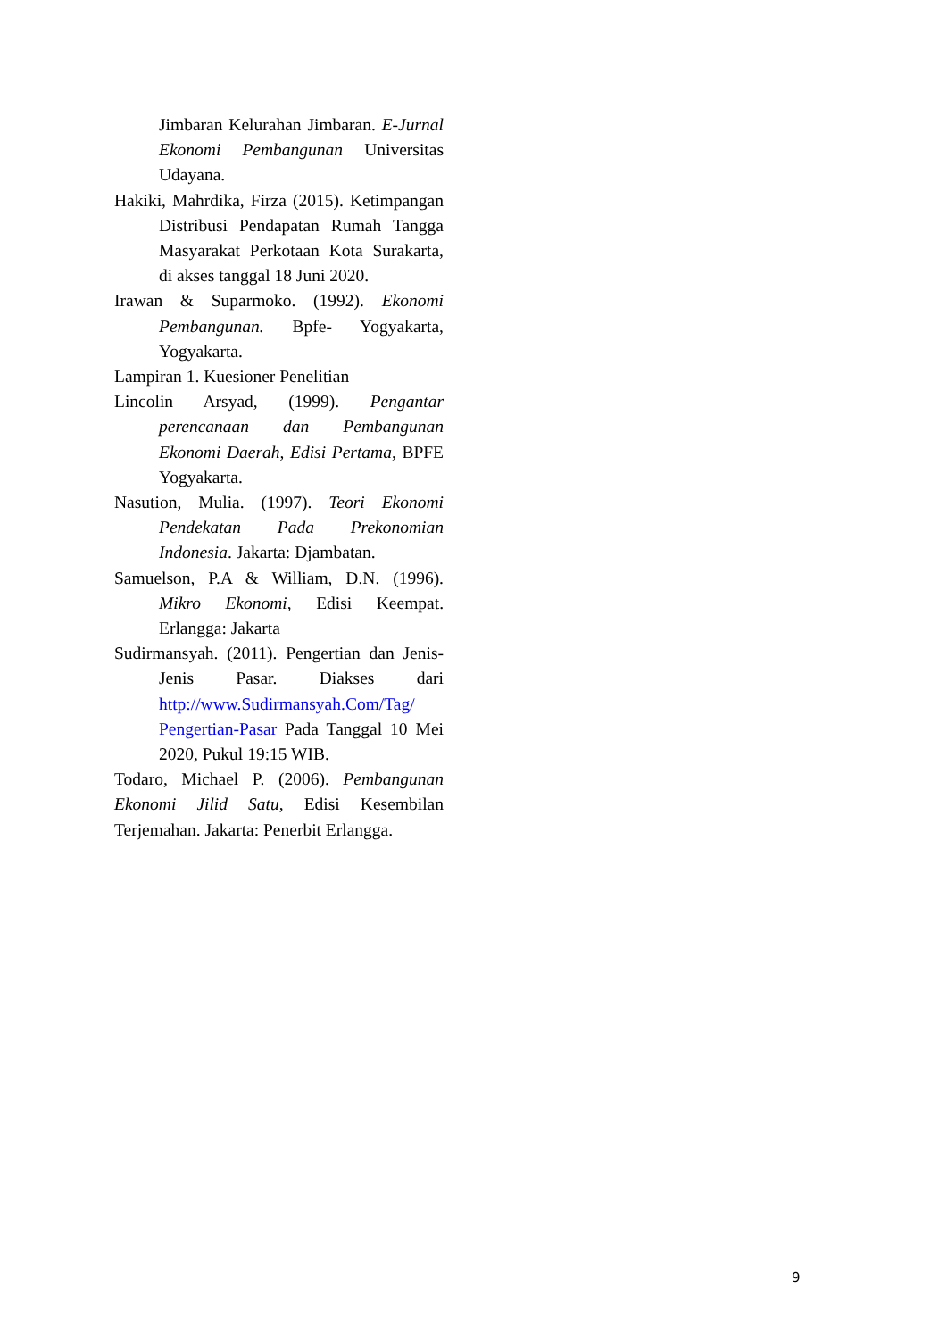Jimbaran Kelurahan Jimbaran. E-Jurnal Ekonomi Pembangunan Universitas Udayana.
Hakiki, Mahrdika, Firza (2015). Ketimpangan Distribusi Pendapatan Rumah Tangga Masyarakat Perkotaan Kota Surakarta, di akses tanggal 18 Juni 2020.
Irawan & Suparmoko. (1992). Ekonomi Pembangunan. Bpfe- Yogyakarta, Yogyakarta.
Lampiran 1. Kuesioner Penelitian
Lincolin Arsyad, (1999). Pengantar perencanaan dan Pembangunan Ekonomi Daerah, Edisi Pertama, BPFE Yogyakarta.
Nasution, Mulia. (1997). Teori Ekonomi Pendekatan Pada Prekonomian Indonesia. Jakarta: Djambatan.
Samuelson, P.A & William, D.N. (1996). Mikro Ekonomi, Edisi Keempat. Erlangga: Jakarta
Sudirmansyah. (2011). Pengertian dan Jenis-Jenis Pasar. Diakses dari http://www.Sudirmansyah.Com/Tag/ Pengertian-Pasar Pada Tanggal 10 Mei 2020, Pukul 19:15 WIB.
Todaro, Michael P. (2006). Pembangunan Ekonomi Jilid Satu, Edisi Kesembilan Terjemahan. Jakarta: Penerbit Erlangga.
9